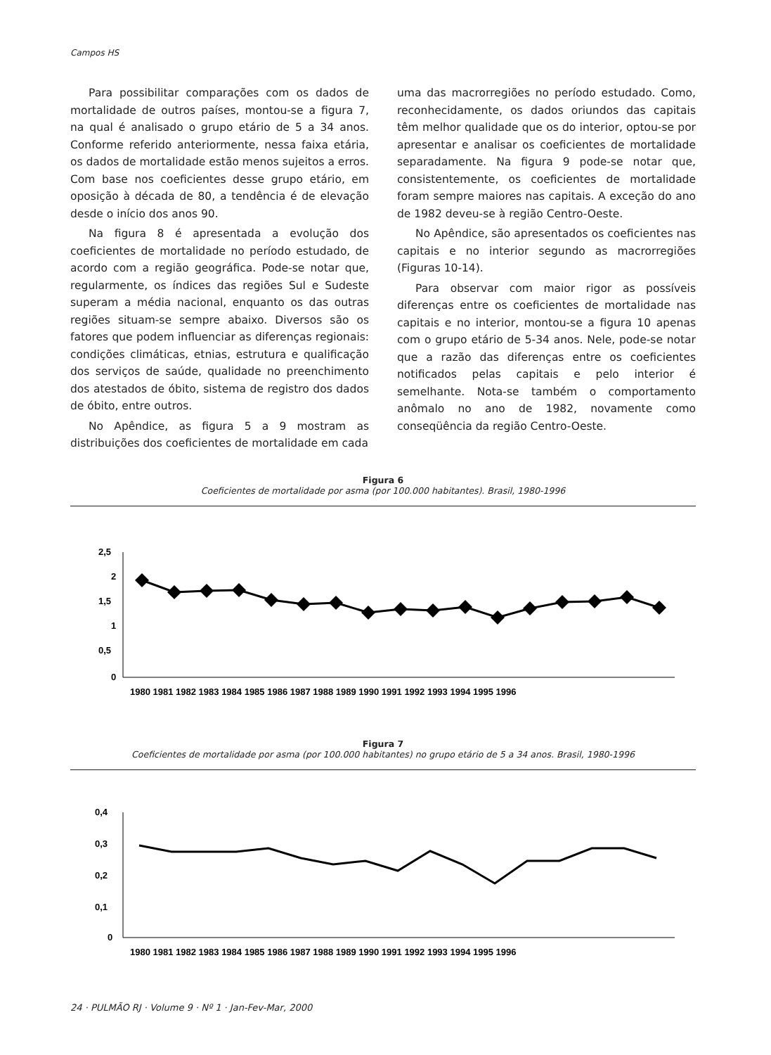Campos HS
Para possibilitar comparações com os dados de mortalidade de outros países, montou-se a figura 7, na qual é analisado o grupo etário de 5 a 34 anos. Conforme referido anteriormente, nessa faixa etária, os dados de mortalidade estão menos sujeitos a erros. Com base nos coeficientes desse grupo etário, em oposição à década de 80, a tendência é de elevação desde o início dos anos 90.
Na figura 8 é apresentada a evolução dos coeficientes de mortalidade no período estudado, de acordo com a região geográfica. Pode-se notar que, regularmente, os índices das regiões Sul e Sudeste superam a média nacional, enquanto os das outras regiões situam-se sempre abaixo. Diversos são os fatores que podem influenciar as diferenças regionais: condições climáticas, etnias, estrutura e qualificação dos serviços de saúde, qualidade no preenchimento dos atestados de óbito, sistema de registro dos dados de óbito, entre outros.
No Apêndice, as figura 5 a 9 mostram as distribuições dos coeficientes de mortalidade em cada
uma das macrorregiões no período estudado. Como, reconhecidamente, os dados oriundos das capitais têm melhor qualidade que os do interior, optou-se por apresentar e analisar os coeficientes de mortalidade separadamente. Na figura 9 pode-se notar que, consistentemente, os coeficientes de mortalidade foram sempre maiores nas capitais. A exceção do ano de 1982 deveu-se à região Centro-Oeste.
No Apêndice, são apresentados os coeficientes nas capitais e no interior segundo as macrorregiões (Figuras 10-14).
Para observar com maior rigor as possíveis diferenças entre os coeficientes de mortalidade nas capitais e no interior, montou-se a figura 10 apenas com o grupo etário de 5-34 anos. Nele, pode-se notar que a razão das diferenças entre os coeficientes notificados pelas capitais e pelo interior é semelhante. Nota-se também o comportamento anômalo no ano de 1982, novamente como conseqüência da região Centro-Oeste.
Figura 6
Coeficientes de mortalidade por asma (por 100.000 habitantes). Brasil, 1980-1996
2,5
2
1,5
1
0,5
0
1980 1981 1982 1983 1984 1985 1986 1987 1988 1989 1990 1991 1992 1993 1994 1995 1996
Figura 7
Coeficientes de mortalidade por asma (por 100.000 habitantes) no grupo etário de 5 a 34 anos. Brasil, 1980-1996
0,4
0,3
0,2
0,1
0
1980 1981 1982 1983 1984 1985 1986 1987 1988 1989 1990 1991 1992 1993 1994 1995 1996
24 · PULMÃO RJ · Volume 9 · Nº 1 · Jan-Fev-Mar, 2000